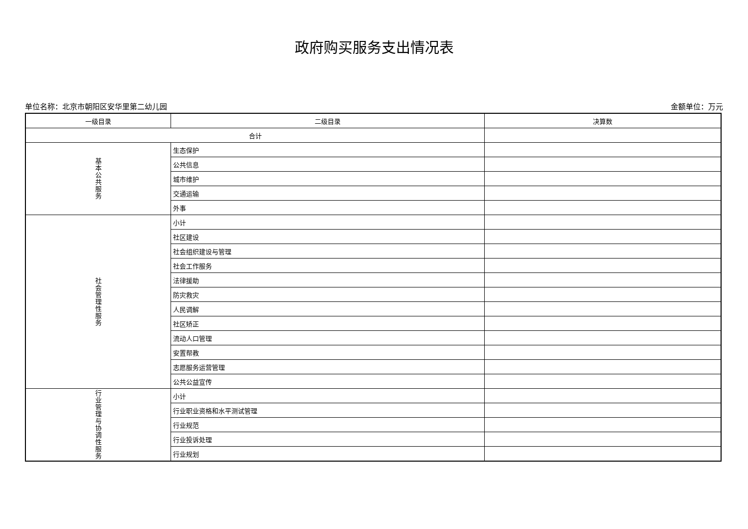政府购买服务支出情况表
单位名称：北京市朝阳区安华里第二幼儿园 金额单位：万元
| 一级目录 | 二级目录 | 决算数 |
| 合计 | | |
| 基 本 公 共 服 务 | 生态保护 | |
| | 公共信息 | |
| | 城市维护 | |
| | 交通运输 | |
| | 外事 | |
| 社 会 管 理 性 服 务 | 小计 | |
| | 社区建设 | |
| | 社会组织建设与管理 | |
| | 社会工作服务 | |
| | 法律援助 | |
| | 防灾救灾 | |
| | 人民调解 | |
| | 社区矫正 | |
| | 流动人口管理 | |
| | 安置帮教 | |
| | 志愿服务运营管理 | |
| | 公共公益宣传 | |
| 行 业 管 理 与 协 调 性 服 务 | 小计 | |
| | 行业职业资格和水平测试管理 | |
| | 行业规范 | |
| | 行业投诉处理 | |
| | 行业规划 | |